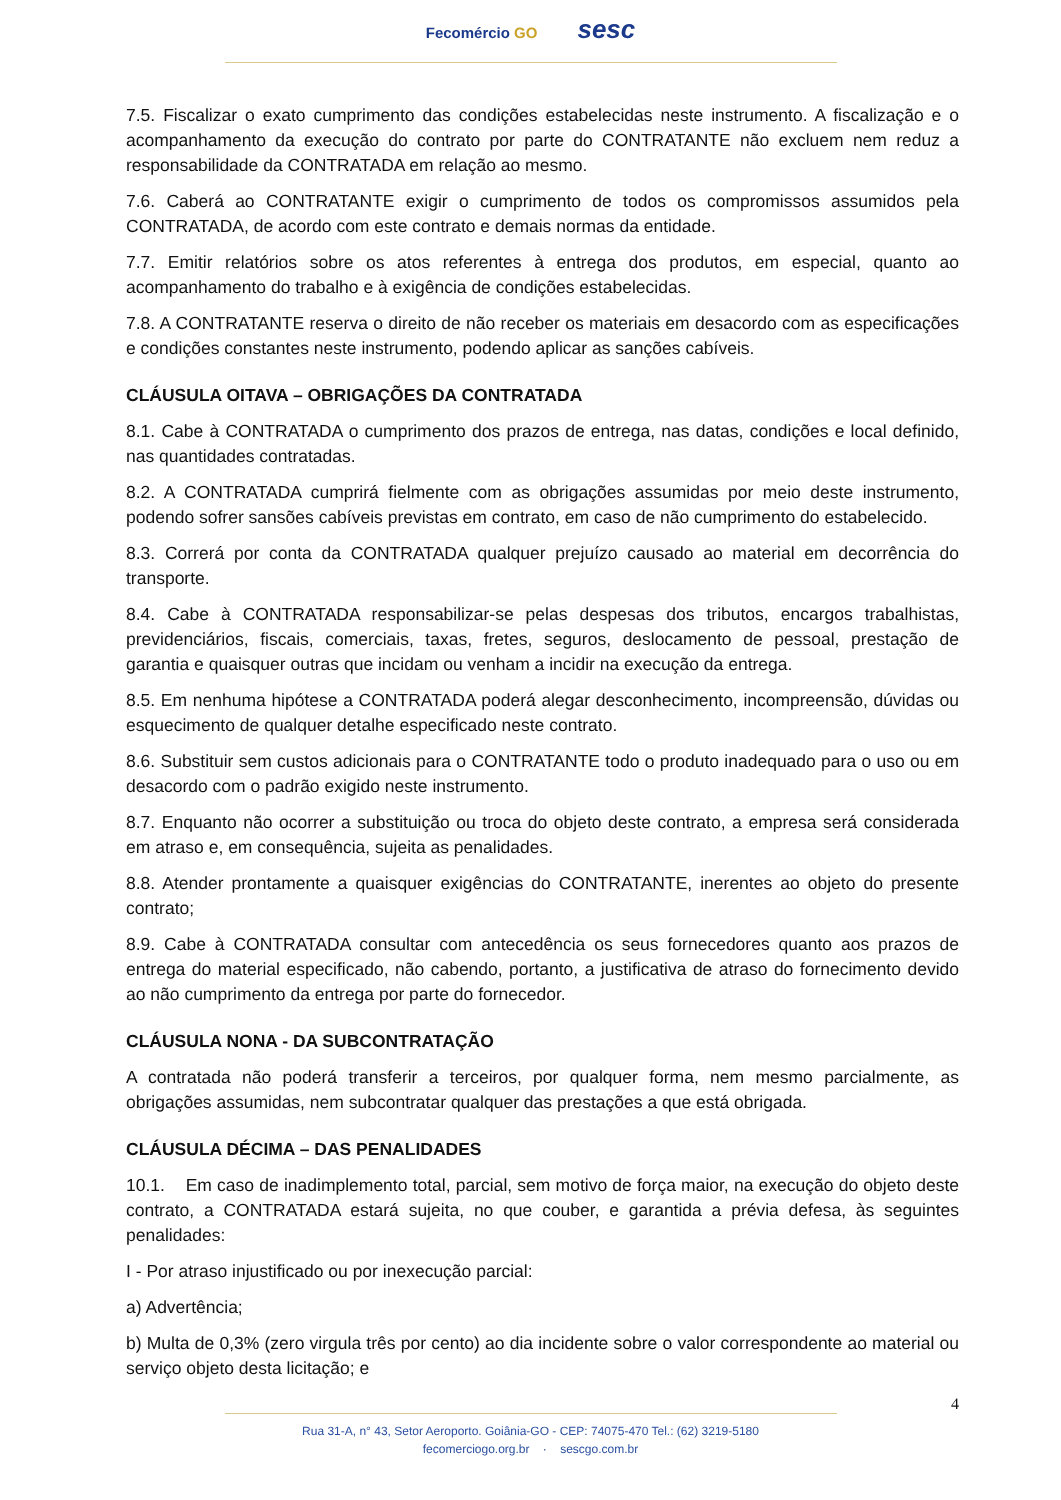Fecomércio GO sesc
7.5. Fiscalizar o exato cumprimento das condições estabelecidas neste instrumento. A fiscalização e o acompanhamento da execução do contrato por parte do CONTRATANTE não excluem nem reduz a responsabilidade da CONTRATADA em relação ao mesmo.
7.6. Caberá ao CONTRATANTE exigir o cumprimento de todos os compromissos assumidos pela CONTRATADA, de acordo com este contrato e demais normas da entidade.
7.7. Emitir relatórios sobre os atos referentes à entrega dos produtos, em especial, quanto ao acompanhamento do trabalho e à exigência de condições estabelecidas.
7.8. A CONTRATANTE reserva o direito de não receber os materiais em desacordo com as especificações e condições constantes neste instrumento, podendo aplicar as sanções cabíveis.
CLÁUSULA OITAVA – OBRIGAÇÕES DA CONTRATADA
8.1. Cabe à CONTRATADA o cumprimento dos prazos de entrega, nas datas, condições e local definido, nas quantidades contratadas.
8.2. A CONTRATADA cumprirá fielmente com as obrigações assumidas por meio deste instrumento, podendo sofrer sansões cabíveis previstas em contrato, em caso de não cumprimento do estabelecido.
8.3. Correrá por conta da CONTRATADA qualquer prejuízo causado ao material em decorrência do transporte.
8.4. Cabe à CONTRATADA responsabilizar-se pelas despesas dos tributos, encargos trabalhistas, previdenciários, fiscais, comerciais, taxas, fretes, seguros, deslocamento de pessoal, prestação de garantia e quaisquer outras que incidam ou venham a incidir na execução da entrega.
8.5. Em nenhuma hipótese a CONTRATADA poderá alegar desconhecimento, incompreensão, dúvidas ou esquecimento de qualquer detalhe especificado neste contrato.
8.6. Substituir sem custos adicionais para o CONTRATANTE todo o produto inadequado para o uso ou em desacordo com o padrão exigido neste instrumento.
8.7. Enquanto não ocorrer a substituição ou troca do objeto deste contrato, a empresa será considerada em atraso e, em consequência, sujeita as penalidades.
8.8. Atender prontamente a quaisquer exigências do CONTRATANTE, inerentes ao objeto do presente contrato;
8.9. Cabe à CONTRATADA consultar com antecedência os seus fornecedores quanto aos prazos de entrega do material especificado, não cabendo, portanto, a justificativa de atraso do fornecimento devido ao não cumprimento da entrega por parte do fornecedor.
CLÁUSULA NONA - DA SUBCONTRATAÇÃO
A contratada não poderá transferir a terceiros, por qualquer forma, nem mesmo parcialmente, as obrigações assumidas, nem subcontratar qualquer das prestações a que está obrigada.
CLÁUSULA DÉCIMA – DAS PENALIDADES
10.1. Em caso de inadimplemento total, parcial, sem motivo de força maior, na execução do objeto deste contrato, a CONTRATADA estará sujeita, no que couber, e garantida a prévia defesa, às seguintes penalidades:
I - Por atraso injustificado ou por inexecução parcial:
a) Advertência;
b) Multa de 0,3% (zero virgula três por cento) ao dia incidente sobre o valor correspondente ao material ou serviço objeto desta licitação; e
4
Rua 31-A, n° 43, Setor Aeroporto. Goiânia-GO - CEP: 74075-470 Tel.: (62) 3219-5180
fecomerciogo.org.br · sescgo.com.br